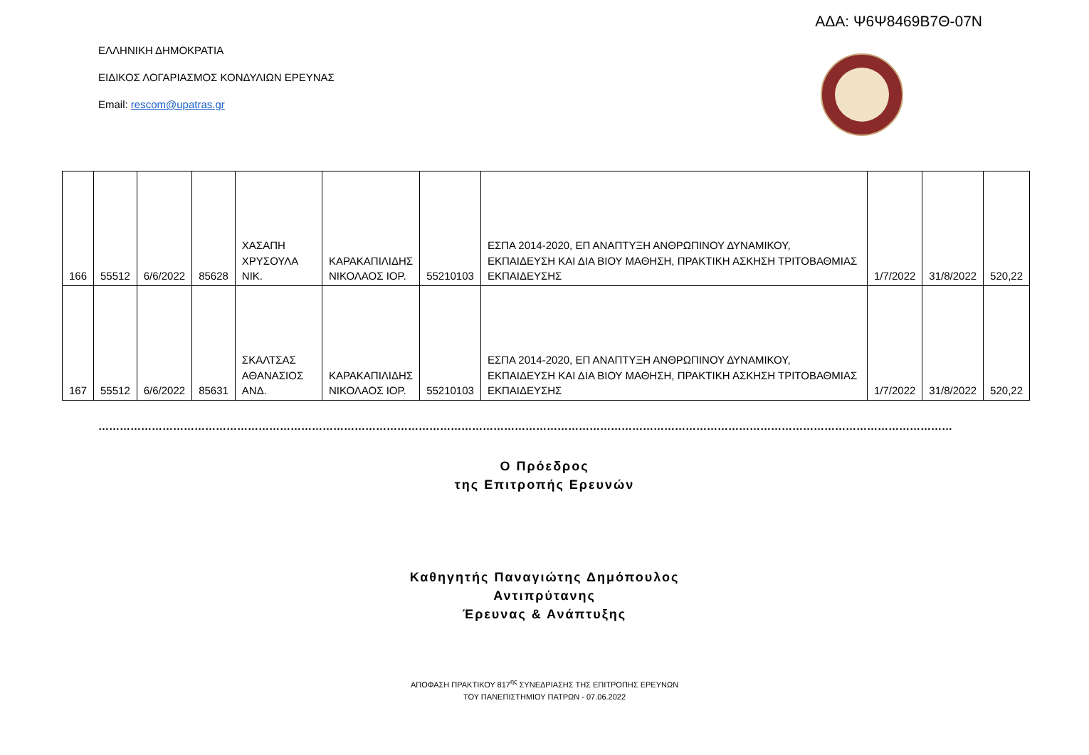ΑΔΑ: Ψ6Ψ8469Β7Θ-07Ν
ΕΛΛΗΝΙΚΗ ΔΗΜΟΚΡΑΤΙΑ
ΕΙΔΙΚΟΣ ΛΟΓΑΡΙΑΣΜΟΣ ΚΟΝΔΥΛΙΩΝ ΕΡΕΥΝΑΣ
Email: rescom@upatras.gr
| 166 | 55512 | 6/6/2022 | 85628 | ΧΑΣΑΠΗ ΧΡΥΣΟΥΛΑ ΝΙΚ. | ΚΑΡΑΚΑΠΙΛΙΔΗΣ ΝΙΚΟΛΑΟΣ ΙΟΡ. | 55210103 | ΕΣΠΑ 2014-2020, ΕΠ ΑΝΑΠΤΥΞΗ ΑΝΘΡΩΠΙΝΟΥ ΔΥΝΑΜΙΚΟΥ, ΕΚΠΑΙΔΕΥΣΗ ΚΑΙ ΔΙΑ ΒΙΟΥ ΜΑΘΗΣΗ, ΠΡΑΚΤΙΚΗ ΑΣΚΗΣΗ ΤΡΙΤΟΒΑΘΜΙΑΣ ΕΚΠΑΙΔΕΥΣΗΣ | 1/7/2022 | 31/8/2022 | 520,22 |
| 167 | 55512 | 6/6/2022 | 85631 | ΣΚΑΛΤΣΑΣ ΑΘΑΝΑΣΙΟΣ ΑΝΔ. | ΚΑΡΑΚΑΠΙΛΙΔΗΣ ΝΙΚΟΛΑΟΣ ΙΟΡ. | 55210103 | ΕΣΠΑ 2014-2020, ΕΠ ΑΝΑΠΤΥΞΗ ΑΝΘΡΩΠΙΝΟΥ ΔΥΝΑΜΙΚΟΥ, ΕΚΠΑΙΔΕΥΣΗ ΚΑΙ ΔΙΑ ΒΙΟΥ ΜΑΘΗΣΗ, ΠΡΑΚΤΙΚΗ ΑΣΚΗΣΗ ΤΡΙΤΟΒΑΘΜΙΑΣ ΕΚΠΑΙΔΕΥΣΗΣ | 1/7/2022 | 31/8/2022 | 520,22 |
……………………………………………………………………………………………………………………………………………………………………………………………………………………
Ο Πρόεδρος
της Επιτροπής Ερευνών
Καθηγητής Παναγιώτης Δημόπουλος
Αντιπρύτανης
Έρευνας & Ανάπτυξης
ΑΠΟΦΑΣΗ ΠΡΑΚΤΙΚΟΥ 817<sup>ης</sup> ΣΥΝΕΔΡΙΑΣΗΣ ΤΗΣ ΕΠΙΤΡΟΠΗΣ ΕΡΕΥΝΩΝ
ΤΟΥ ΠΑΝΕΠΙΣΤΗΜΙΟΥ ΠΑΤΡΩΝ - 07.06.2022